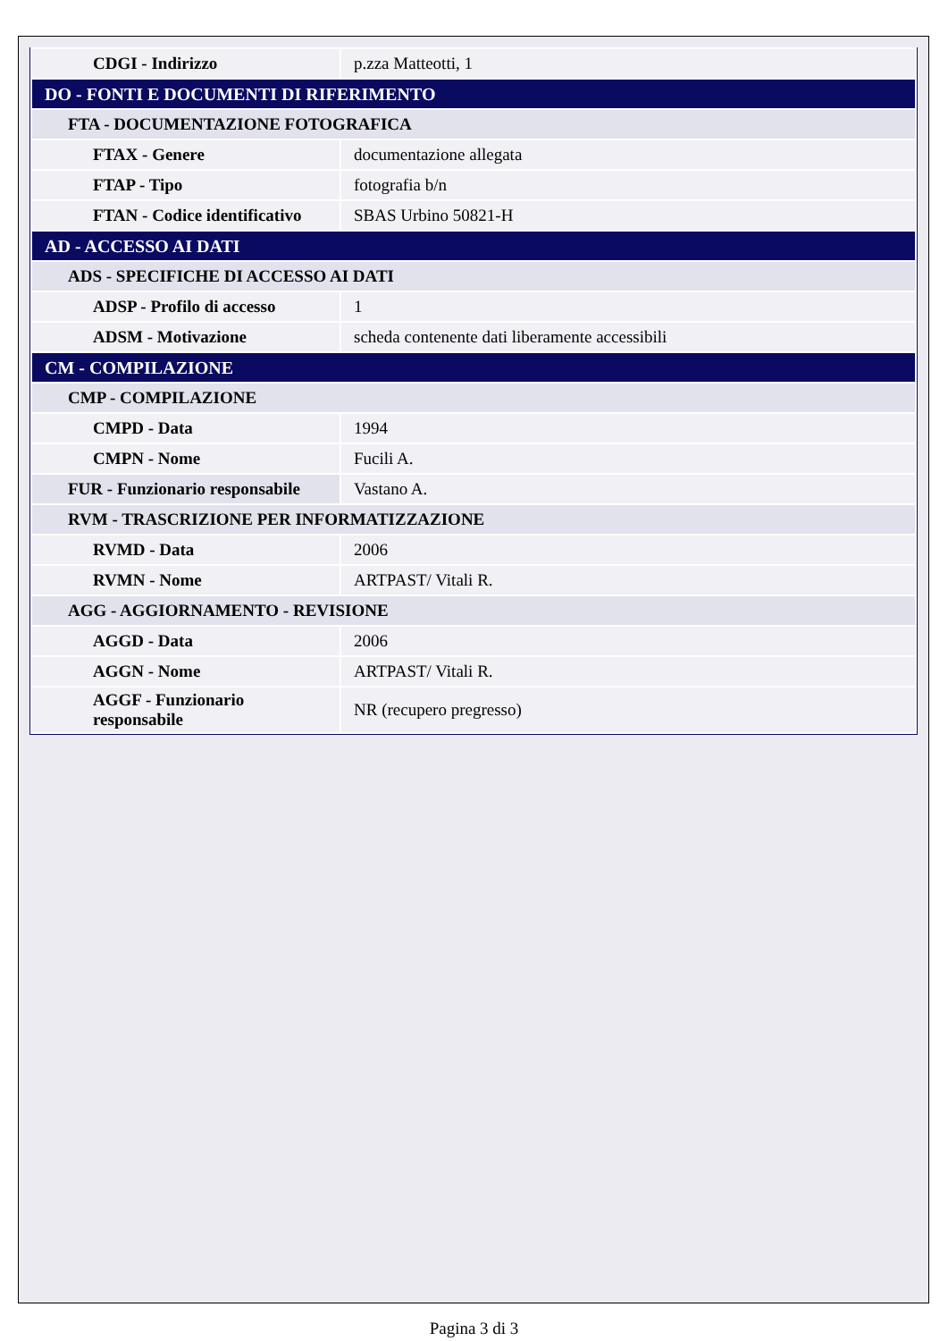| CDGI - Indirizzo | p.zza Matteotti, 1 |
| DO - FONTI E DOCUMENTI DI RIFERIMENTO | |
| FTA - DOCUMENTAZIONE FOTOGRAFICA | |
| FTAX - Genere | documentazione allegata |
| FTAP - Tipo | fotografia b/n |
| FTAN - Codice identificativo | SBAS Urbino 50821-H |
| AD - ACCESSO AI DATI | |
| ADS - SPECIFICHE DI ACCESSO AI DATI | |
| ADSP - Profilo di accesso | 1 |
| ADSM - Motivazione | scheda contenente dati liberamente accessibili |
| CM - COMPILAZIONE | |
| CMP - COMPILAZIONE | |
| CMPD - Data | 1994 |
| CMPN - Nome | Fucili A. |
| FUR - Funzionario responsabile | Vastano A. |
| RVM - TRASCRIZIONE PER INFORMATIZZAZIONE | |
| RVMD - Data | 2006 |
| RVMN - Nome | ARTPAST/ Vitali R. |
| AGG - AGGIORNAMENTO - REVISIONE | |
| AGGD - Data | 2006 |
| AGGN - Nome | ARTPAST/ Vitali R. |
| AGGF - Funzionario responsabile | NR (recupero pregresso) |
Pagina 3 di 3